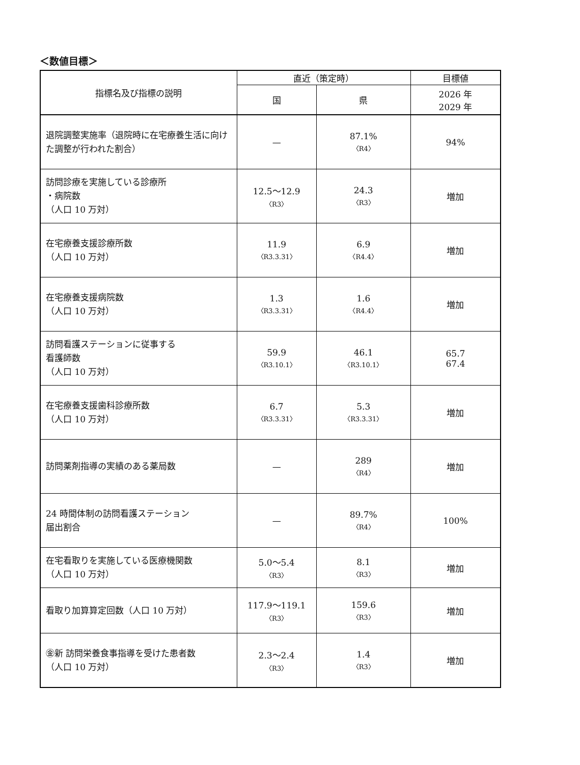＜数値目標＞
| 指標名及び指標の説明 | 直近（策定時） | | 目標値 |
| --- | --- | --- | --- |
| | 国 | 県 | 2026 年 2029 年 |
| 退院調整実施率（退院時に在宅療養生活に向けた調整が行われた割合） | — | 87.1% 〈R4〉 | 94% |
| 訪問診療を実施している診療所 ・病院数 （人口 10 万対） | 12.5〜12.9 〈R3〉 | 24.3 〈R3〉 | 増加 |
| 在宅療養支援診療所数 （人口 10 万対） | 11.9 〈R3.3.31〉 | 6.9 〈R4.4〉 | 増加 |
| 在宅療養支援病院数 （人口 10 万対） | 1.3 〈R3.3.31〉 | 1.6 〈R4.4〉 | 増加 |
| 訪問看護ステーションに従事する 看護師数 （人口 10 万対） | 59.9 〈R3.10.1〉 | 46.1 〈R3.10.1〉 | 65.7 67.4 |
| 在宅療養支援歯科診療所数 （人口 10 万対） | 6.7 〈R3.3.31〉 | 5.3 〈R3.3.31〉 | 増加 |
| 訪問薬剤指導の実績のある薬局数 | — | 289 〈R4〉 | 増加 |
| 24 時間体制の訪問看護ステーション 届出割合 | — | 89.7% 〈R4〉 | 100% |
| 在宅看取りを実施している医療機関数 （人口 10 万対） | 5.0〜5.4 〈R3〉 | 8.1 〈R3〉 | 増加 |
| 看取り加算算定回数（人口 10 万対） | 117.9〜119.1 〈R3〉 | 159.6 〈R3〉 | 増加 |
| ㊎新 訪問栄養食事指導を受けた患者数 （人口 10 万対） | 2.3〜2.4 〈R3〉 | 1.4 〈R3〉 | 増加 |